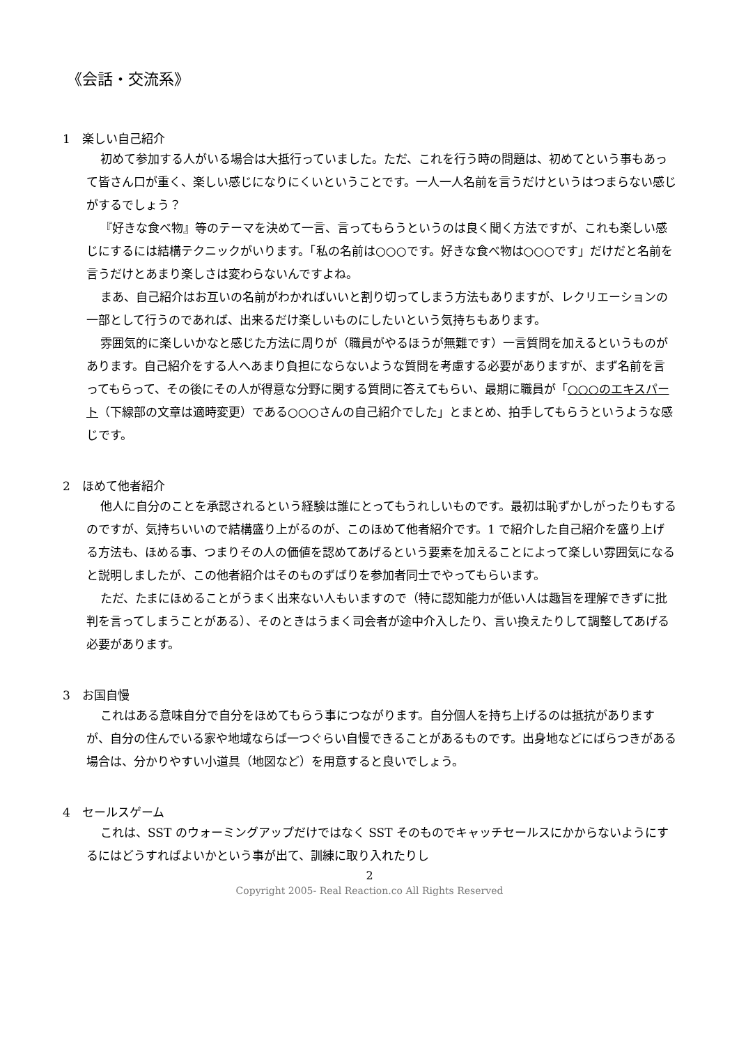《会話・交流系》
1　楽しい自己紹介
初めて参加する人がいる場合は大抵行っていました。ただ、これを行う時の問題は、初めてという事もあって皆さん口が重く、楽しい感じになりにくいということです。一人一人名前を言うだけというはつまらない感じがするでしょう？
『好きな食べ物』等のテーマを決めて一言、言ってもらうというのは良く聞く方法ですが、これも楽しい感じにするには結構テクニックがいります。「私の名前は○○○です。好きな食べ物は○○○です」だけだと名前を言うだけとあまり楽しさは変わらないんですよね。
まあ、自己紹介はお互いの名前がわかればいいと割り切ってしまう方法もありますが、レクリエーションの一部として行うのであれば、出来るだけ楽しいものにしたいという気持ちもあります。
雰囲気的に楽しいかなと感じた方法に周りが（職員がやるほうが無難です）一言質問を加えるというものがあります。自己紹介をする人へあまり負担にならないような質問を考慮する必要がありますが、まず名前を言ってもらって、その後にその人が得意な分野に関する質問に答えてもらい、最期に職員が「○○○のエキスパート（下線部の文章は適時変更）である○○○さんの自己紹介でした」とまとめ、拍手してもらうというような感じです。
2　ほめて他者紹介
他人に自分のことを承認されるという経験は誰にとってもうれしいものです。最初は恥ずかしがったりもするのですが、気持ちいいので結構盛り上がるのが、このほめて他者紹介です。1 で紹介した自己紹介を盛り上げる方法も、ほめる事、つまりその人の価値を認めてあげるという要素を加えることによって楽しい雰囲気になると説明しましたが、この他者紹介はそのものずばりを参加者同士でやってもらいます。
ただ、たまにほめることがうまく出来ない人もいますので（特に認知能力が低い人は趣旨を理解できずに批判を言ってしまうことがある）、そのときはうまく司会者が途中介入したり、言い換えたりして調整してあげる必要があります。
3　お国自慢
これはある意味自分で自分をほめてもらう事につながります。自分個人を持ち上げるのは抵抗がありますが、自分の住んでいる家や地域ならば一つぐらい自慢できることがあるものです。出身地などにばらつきがある場合は、分かりやすい小道具（地図など）を用意すると良いでしょう。
4　セールスゲーム
これは、SST のウォーミングアップだけではなく SST そのものでキャッチセールスにかからないようにするにはどうすればよいかという事が出て、訓練に取り入れたりし
2
Copyright 2005- Real Reaction.co All Rights Reserved